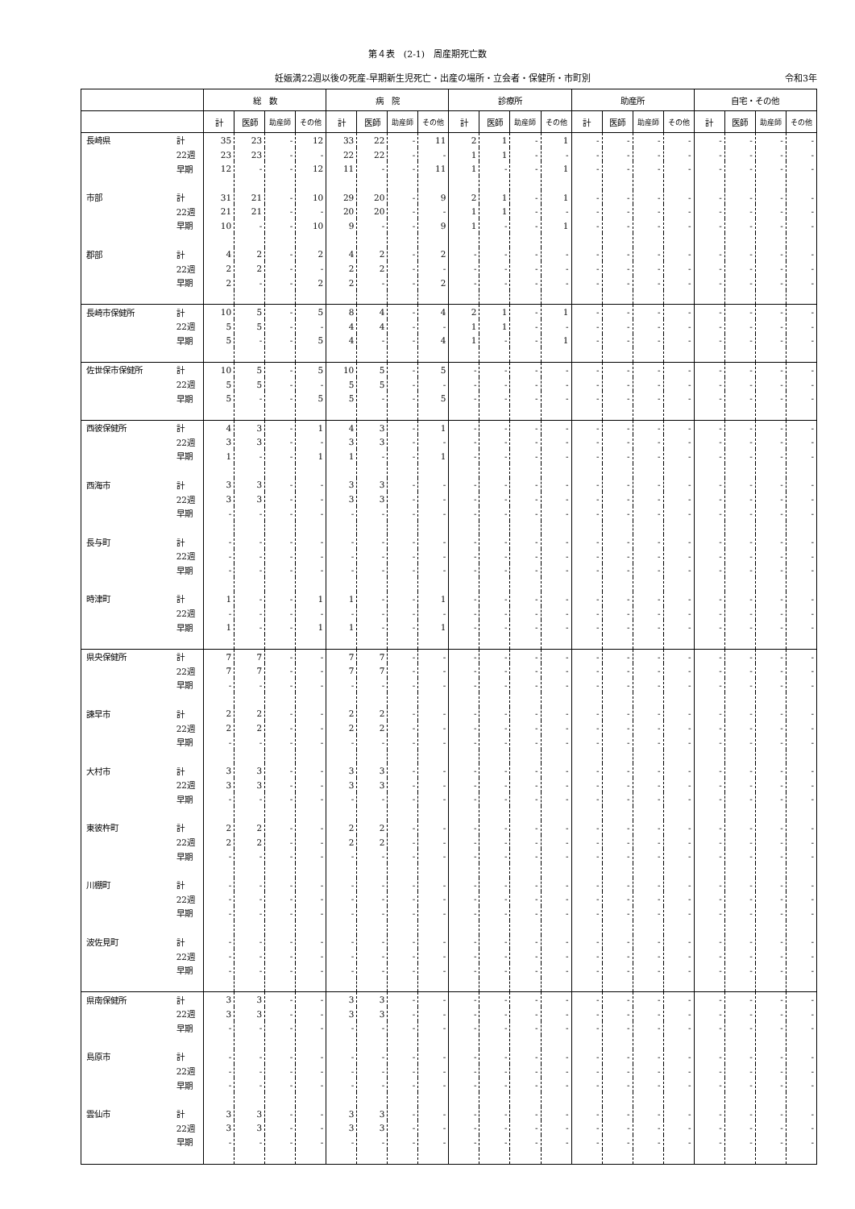第４表　(2-1)　周産期死亡数
妊娠満22週以後の死産-早期新生児死亡・出産の場所・立会者・保健所・市町別 令和3年
| | | 総 数 | | | | 病 院 | | | | 診療所 | | | | 助産所 | | | | 自宅・その他 | | | |
| --- | --- | --- | --- | --- | --- | --- | --- | --- | --- | --- | --- | --- | --- | --- | --- | --- | --- | --- | --- | --- | --- |
| | | 計 | 医師 | 助産師 | その他 | 計 | 医師 | 助産師 | その他 | 計 | 医師 | 助産師 | その他 | 計 | 医師 | 助産師 | その他 | 計 | 医師 | 助産師 | その他 |
| 長崎県 | 計 | 35 | 23 | - | 12 | 33 | 22 | - | 11 | 2 | 1 | - | 1 | - | - | - | - | - | - | - | - |
| | 22週 | 23 | 23 | - | - | 22 | 22 | - | - | 1 | 1 | - | - | - | - | - | - | - | - | - | - |
| | 早期 | 12 | - | - | 12 | 11 | - | - | 11 | 1 | - | - | 1 | - | - | - | - | - | - | - | - |
| 市部 | 計 | 31 | 21 | - | 10 | 29 | 20 | - | 9 | 2 | 1 | - | 1 | - | - | - | - | - | - | - | - |
| | 22週 | 21 | 21 | - | - | 20 | 20 | - | - | 1 | 1 | - | - | - | - | - | - | - | - | - | - |
| | 早期 | 10 | - | - | 10 | 9 | - | - | 9 | 1 | - | - | 1 | - | - | - | - | - | - | - | - |
| 郡部 | 計 | 4 | 2 | - | 2 | 4 | 2 | - | 2 | - | - | - | - | - | - | - | - | - | - | - | - |
| | 22週 | 2 | 2 | - | - | 2 | 2 | - | - | - | - | - | - | - | - | - | - | - | - | - | - |
| | 早期 | 2 | - | - | 2 | 2 | - | - | 2 | - | - | - | - | - | - | - | - | - | - | - | - |
| 長崎市保健所 | 計 | 10 | 5 | - | 5 | 8 | 4 | - | 4 | 2 | 1 | - | 1 | - | - | - | - | - | - | - | - |
| | 22週 | 5 | 5 | - | - | 4 | 4 | - | - | 1 | 1 | - | - | - | - | - | - | - | - | - | - |
| | 早期 | 5 | - | - | 5 | 4 | - | - | 4 | 1 | - | - | 1 | - | - | - | - | - | - | - | - |
| 佐世保市保健所 | 計 | 10 | 5 | - | 5 | 10 | 5 | - | 5 | - | - | - | - | - | - | - | - | - | - | - | - |
| | 22週 | 5 | 5 | - | - | 5 | 5 | - | - | - | - | - | - | - | - | - | - | - | - | - | - |
| | 早期 | 5 | - | - | 5 | 5 | - | - | 5 | - | - | - | - | - | - | - | - | - | - | - | - |
| 西彼保健所 | 計 | 4 | 3 | - | 1 | 4 | 3 | - | 1 | - | - | - | - | - | - | - | - | - | - | - | - |
| | 22週 | 3 | 3 | - | - | 3 | 3 | - | - | - | - | - | - | - | - | - | - | - | - | - | - |
| | 早期 | 1 | - | - | 1 | 1 | - | - | 1 | - | - | - | - | - | - | - | - | - | - | - | - |
| 西海市 | 計 | 3 | 3 | - | - | 3 | 3 | - | - | - | - | - | - | - | - | - | - | - | - | - | - |
| | 22週 | 3 | 3 | - | - | 3 | 3 | - | - | - | - | - | - | - | - | - | - | - | - | - | - |
| | 早期 | - | - | - | - | - | - | - | - | - | - | - | - | - | - | - | - | - | - | - | - |
| 長与町 | 計 | - | - | - | - | - | - | - | - | - | - | - | - | - | - | - | - | - | - | - | - |
| | 22週 | - | - | - | - | - | - | - | - | - | - | - | - | - | - | - | - | - | - | - | - |
| | 早期 | - | - | - | - | - | - | - | - | - | - | - | - | - | - | - | - | - | - | - | - |
| 時津町 | 計 | 1 | - | - | 1 | 1 | - | - | 1 | - | - | - | - | - | - | - | - | - | - | - | - |
| | 22週 | - | - | - | - | - | - | - | - | - | - | - | - | - | - | - | - | - | - | - | - |
| | 早期 | 1 | - | - | 1 | 1 | - | - | 1 | - | - | - | - | - | - | - | - | - | - | - | - |
| 県央保健所 | 計 | 7 | 7 | - | - | 7 | 7 | - | - | - | - | - | - | - | - | - | - | - | - | - | - |
| | 22週 | 7 | 7 | - | - | 7 | 7 | - | - | - | - | - | - | - | - | - | - | - | - | - | - |
| | 早期 | - | - | - | - | - | - | - | - | - | - | - | - | - | - | - | - | - | - | - | - |
| 諫早市 | 計 | 2 | 2 | - | - | 2 | 2 | - | - | - | - | - | - | - | - | - | - | - | - | - | - |
| | 22週 | 2 | 2 | - | - | 2 | 2 | - | - | - | - | - | - | - | - | - | - | - | - | - | - |
| | 早期 | - | - | - | - | - | - | - | - | - | - | - | - | - | - | - | - | - | - | - | - |
| 大村市 | 計 | 3 | 3 | - | - | 3 | 3 | - | - | - | - | - | - | - | - | - | - | - | - | - | - |
| | 22週 | 3 | 3 | - | - | 3 | 3 | - | - | - | - | - | - | - | - | - | - | - | - | - | - |
| | 早期 | - | - | - | - | - | - | - | - | - | - | - | - | - | - | - | - | - | - | - | - |
| 東彼杵町 | 計 | 2 | 2 | - | - | 2 | 2 | - | - | - | - | - | - | - | - | - | - | - | - | - | - |
| | 22週 | 2 | 2 | - | - | 2 | 2 | - | - | - | - | - | - | - | - | - | - | - | - | - | - |
| | 早期 | - | - | - | - | - | - | - | - | - | - | - | - | - | - | - | - | - | - | - | - |
| 川棚町 | 計 | - | - | - | - | - | - | - | - | - | - | - | - | - | - | - | - | - | - | - | - |
| | 22週 | - | - | - | - | - | - | - | - | - | - | - | - | - | - | - | - | - | - | - | - |
| | 早期 | - | - | - | - | - | - | - | - | - | - | - | - | - | - | - | - | - | - | - | - |
| 波佐見町 | 計 | - | - | - | - | - | - | - | - | - | - | - | - | - | - | - | - | - | - | - | - |
| | 22週 | - | - | - | - | - | - | - | - | - | - | - | - | - | - | - | - | - | - | - | - |
| | 早期 | - | - | - | - | - | - | - | - | - | - | - | - | - | - | - | - | - | - | - | - |
| 県南保健所 | 計 | 3 | 3 | - | - | 3 | 3 | - | - | - | - | - | - | - | - | - | - | - | - | - | - |
| | 22週 | 3 | 3 | - | - | 3 | 3 | - | - | - | - | - | - | - | - | - | - | - | - | - | - |
| | 早期 | - | - | - | - | - | - | - | - | - | - | - | - | - | - | - | - | - | - | - | - |
| 島原市 | 計 | - | - | - | - | - | - | - | - | - | - | - | - | - | - | - | - | - | - | - | - |
| | 22週 | - | - | - | - | - | - | - | - | - | - | - | - | - | - | - | - | - | - | - | - |
| | 早期 | - | - | - | - | - | - | - | - | - | - | - | - | - | - | - | - | - | - | - | - |
| 雲仙市 | 計 | 3 | 3 | - | - | 3 | 3 | - | - | - | - | - | - | - | - | - | - | - | - | - | - |
| | 22週 | 3 | 3 | - | - | 3 | 3 | - | - | - | - | - | - | - | - | - | - | - | - | - | - |
| | 早期 | - | - | - | - | - | - | - | - | - | - | - | - | - | - | - | - | - | - | - | - |